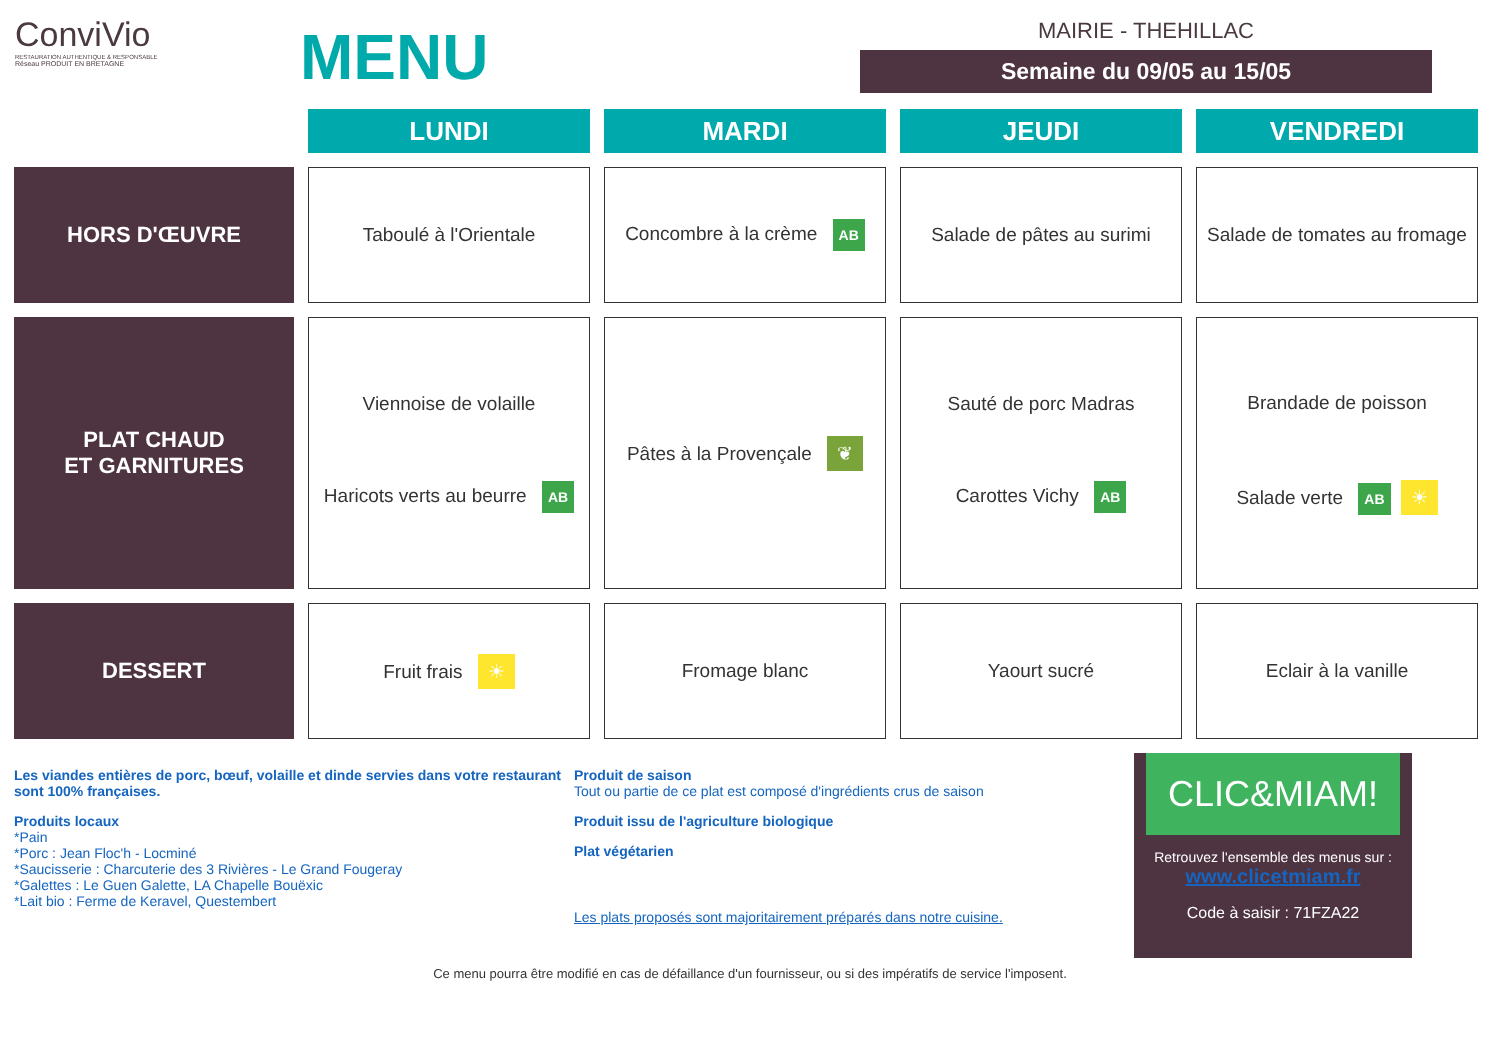ConviVio
RESTAURATION AUTHENTIQUE & RESPONSABLE
Réseau PRODUIT EN BRETAGNE
MENU
MAIRIE - THEHILLAC
Semaine du 09/05 au 15/05
| | LUNDI | MARDI | JEUDI | VENDREDI |
| HORS D'ŒUVRE | Taboulé à l'Orientale | Concombre à la crème AB | Salade de pâtes au surimi | Salade de tomates au fromage |
| PLAT CHAUD ET GARNITURES | Viennoise de volaille Haricots verts au beurre AB | Pâtes à la Provençale ❦ | Sauté de porc Madras Carottes Vichy AB | Brandade de poisson Salade verte AB ☀ |
| DESSERT | Fruit frais ☀ | Fromage blanc | Yaourt sucré | Eclair à la vanille |
Les viandes entières de porc, bœuf, volaille et dinde servies dans votre restaurant sont 100% françaises.
Produits locaux
*Pain
*Porc : Jean Floc'h - Locminé
*Saucisserie : Charcuterie des 3 Rivières - Le Grand Fougeray
*Galettes : Le Guen Galette, LA Chapelle Bouëxic
*Lait bio : Ferme de Keravel, Questembert
Produit de saison
Tout ou partie de ce plat est composé d'ingrédients crus de saison
Produit issu de l'agriculture biologique
Plat végétarien
Les plats proposés sont majoritairement préparés dans notre cuisine.
CLIC&MIAM!
Retrouvez l'ensemble des menus sur :
www.clicetmiam.fr
Code à saisir : 71FZA22
Ce menu pourra être modifié en cas de défaillance d'un fournisseur, ou si des impératifs de service l'imposent.